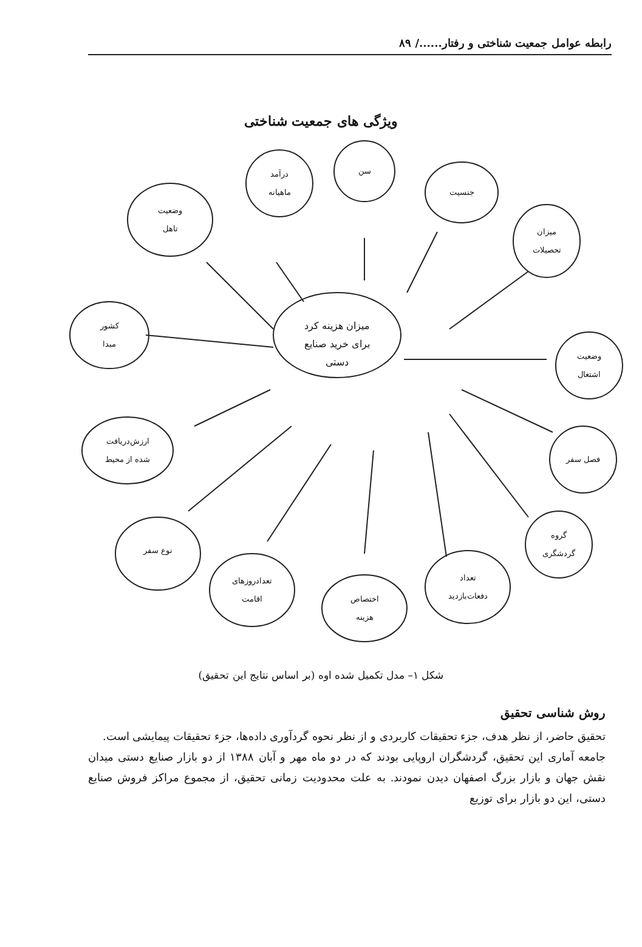رابطه عوامل جمعیت شناختی و رفتار....../ ۸۹
ویژگی های جمعیت شناختی
وضعیت
تاهل
درآمد
ماهیانه
سن
جنسیت
میزان
تحصیلات
میزان هزینه کرد برای خرید صنایع دستی
کشور
مبدا
وضعیت
اشتغال
ارزش‌دریافت
شده از محیط
فصل سفر
نوع سفر
گروه
گردشگری
تعدادروزهای
اقامت
اختصاص
هزینه
تعداد
دفعات‌بازدید
شکل ۱– مدل تکمیل شده اوه (بر اساس نتایج این تحقیق)
روش شناسی تحقیق
تحقیق حاضر، از نظر هدف، جزء تحقیقات کاربردی و از نظر نحوه گردآوری داده‌ها، جزء تحقیقات پیمایشی است.
جامعه آماری این تحقیق، گردشگران اروپایی بودند که در دو ماه مهر و آبان ۱۳۸۸ از دو بازار صنایع دستی میدان نقش جهان و بازار بزرگ اصفهان دیدن نمودند. به علت محدودیت زمانی تحقیق، از مجموع مراکز فروش صنایع دستی، این دو بازار برای توزیع